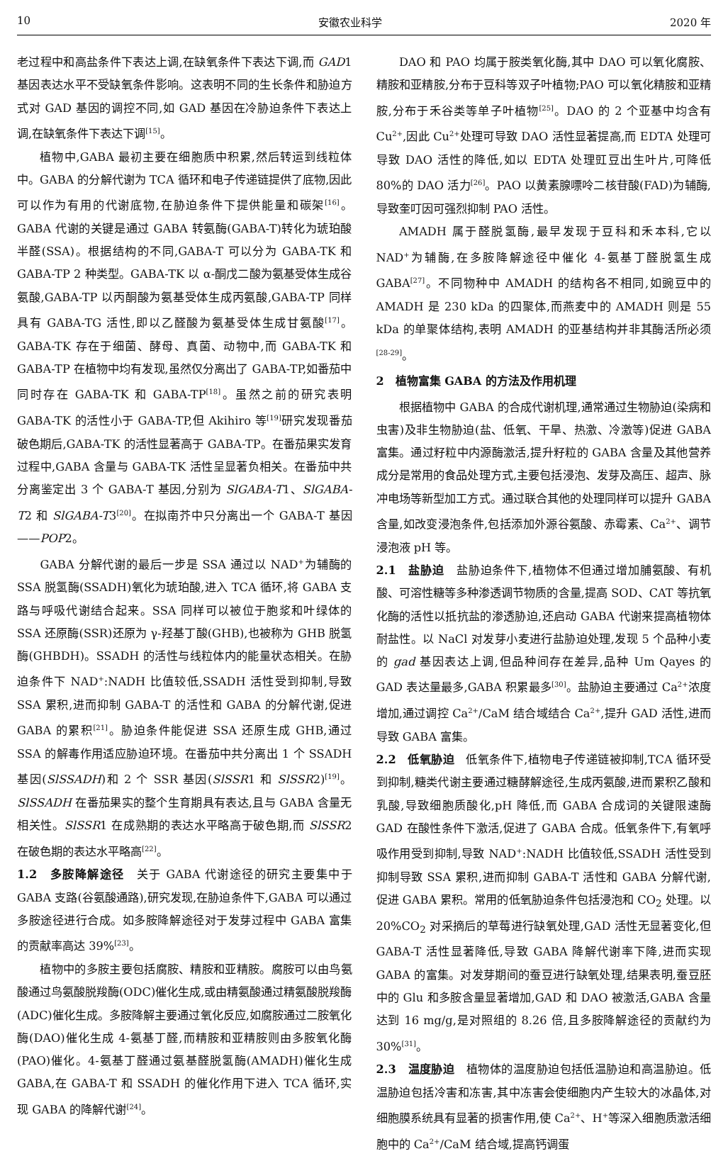10 安徽农业科学 2020 年
老过程中和高盐条件下表达上调,在缺氧条件下表达下调,而 GAD1 基因表达水平不受缺氧条件影响。这表明不同的生长条件和胁迫方式对 GAD 基因的调控不同,如 GAD 基因在冷胁迫条件下表达上调,在缺氧条件下表达下调<sup>[15]</sup>。
植物中,GABA 最初主要在细胞质中积累,然后转运到线粒体中。GABA 的分解代谢为 TCA 循环和电子传递链提供了底物,因此可以作为有用的代谢底物,在胁迫条件下提供能量和碳架<sup>[16]</sup>。GABA 代谢的关键是通过 GABA 转氨酶(GABA-T)转化为琥珀酸半醛(SSA)。根据结构的不同,GABA-T 可以分为 GABA-TK 和 GABA-TP 2 种类型。GABA-TK 以 α-酮戊二酸为氨基受体生成谷氨酸,GABA-TP 以丙酮酸为氨基受体生成丙氨酸,GABA-TP 同样具有 GABA-TG 活性,即以乙醛酸为氨基受体生成甘氨酸<sup>[17]</sup>。GABA-TK 存在于细菌、酵母、真菌、动物中,而 GABA-TK 和 GABA-TP 在植物中均有发现,虽然仅分离出了 GABA-TP,如番茄中同时存在 GABA-TK 和 GABA-TP<sup>[18]</sup>。虽然之前的研究表明 GABA-TK 的活性小于 GABA-TP,但 Akihiro 等<sup>[19]</sup>研究发现番茄破色期后,GABA-TK 的活性显著高于 GABA-TP。在番茄果实发育过程中,GABA 含量与 GABA-TK 活性呈显著负相关。在番茄中共分离鉴定出 3 个 GABA-T 基因,分别为 SlGABA-T1、SlGABA-T2 和 SlGABA-T3<sup>[20]</sup>。在拟南芥中只分离出一个 GABA-T 基因——POP2。
GABA 分解代谢的最后一步是 SSA 通过以 NAD<sup>+</sup>为辅酶的 SSA 脱氢酶(SSADH)氧化为琥珀酸,进入 TCA 循环,将 GABA 支路与呼吸代谢结合起来。SSA 同样可以被位于胞浆和叶绿体的 SSA 还原酶(SSR)还原为 γ-羟基丁酸(GHB),也被称为 GHB 脱氢酶(GHBDH)。SSADH 的活性与线粒体内的能量状态相关。在胁迫条件下 NAD<sup>+</sup>:NADH 比值较低,SSADH 活性受到抑制,导致 SSA 累积,进而抑制 GABA-T 的活性和 GABA 的分解代谢,促进 GABA 的累积<sup>[21]</sup>。胁迫条件能促进 SSA 还原生成 GHB,通过 SSA 的解毒作用适应胁迫环境。在番茄中共分离出 1 个 SSADH 基因(SlSSADH)和 2 个 SSR 基因(SlSSR1 和 SlSSR2)<sup>[19]</sup>。SlSSADH 在番茄果实的整个生育期具有表达,且与 GABA 含量无相关性。SlSSR1 在成熟期的表达水平略高于破色期,而 SlSSR2 在破色期的表达水平略高<sup>[22]</sup>。
1.2　多胺降解途径　关于 GABA 代谢途径的研究主要集中于 GABA 支路(谷氨酸通路),研究发现,在胁迫条件下,GABA 可以通过多胺途径进行合成。如多胺降解途径对于发芽过程中 GABA 富集的贡献率高达 39%<sup>[23]</sup>。
植物中的多胺主要包括腐胺、精胺和亚精胺。腐胺可以由鸟氨酸通过鸟氨酸脱羧酶(ODC)催化生成,或由精氨酸通过精氨酸脱羧酶(ADC)催化生成。多胺降解主要通过氧化反应,如腐胺通过二胺氧化酶(DAO)催化生成 4-氨基丁醛,而精胺和亚精胺则由多胺氧化酶(PAO)催化。4-氨基丁醛通过氨基醛脱氢酶(AMADH)催化生成 GABA,在 GABA-T 和 SSADH 的催化作用下进入 TCA 循环,实现 GABA 的降解代谢<sup>[24]</sup>。
DAO 和 PAO 均属于胺类氧化酶,其中 DAO 可以氧化腐胺、精胺和亚精胺,分布于豆科等双子叶植物;PAO 可以氧化精胺和亚精胺,分布于禾谷类等单子叶植物<sup>[25]</sup>。DAO 的 2 个亚基中均含有 Cu<sup>2+</sup>,因此 Cu<sup>2+</sup>处理可导致 DAO 活性显著提高,而 EDTA 处理可导致 DAO 活性的降低,如以 EDTA 处理豇豆出生叶片,可降低 80%的 DAO 活力<sup>[26]</sup>。PAO 以黄素腺嘌呤二核苷酸(FAD)为辅酶,导致奎叮因可强烈抑制 PAO 活性。
AMADH 属于醛脱氢酶,最早发现于豆科和禾本科,它以 NAD<sup>+</sup>为辅酶,在多胺降解途径中催化 4-氨基丁醛脱氢生成 GABA<sup>[27]</sup>。不同物种中 AMADH 的结构各不相同,如豌豆中的 AMADH 是 230 kDa 的四聚体,而燕麦中的 AMADH 则是 55 kDa 的单聚体结构,表明 AMADH 的亚基结构并非其酶活所必须<sup>[28-29]</sup>。
2　植物富集 GABA 的方法及作用机理
根据植物中 GABA 的合成代谢机理,通常通过生物胁迫(染病和虫害)及非生物胁迫(盐、低氧、干旱、热激、冷激等)促进 GABA 富集。通过籽粒中内源酶激活,提升籽粒的 GABA 含量及其他营养成分是常用的食品处理方式,主要包括浸泡、发芽及高压、超声、脉冲电场等新型加工方式。通过联合其他的处理同样可以提升 GABA 含量,如改变浸泡条件,包括添加外源谷氨酸、赤霉素、Ca<sup>2+</sup>、调节浸泡液 pH 等。
2.1　盐胁迫　盐胁迫条件下,植物体不但通过增加脯氨酸、有机酸、可溶性糖等多种渗透调节物质的含量,提高 SOD、CAT 等抗氧化酶的活性以抵抗盐的渗透胁迫,还启动 GABA 代谢来提高植物体耐盐性。以 NaCl 对发芽小麦进行盐胁迫处理,发现 5 个品种小麦的 gad 基因表达上调,但品种间存在差异,品种 Um Qayes 的 GAD 表达量最多,GABA 积累最多<sup>[30]</sup>。盐胁迫主要通过 Ca<sup>2+</sup>浓度增加,通过调控 Ca<sup>2+</sup>/CaM 结合域结合 Ca<sup>2+</sup>,提升 GAD 活性,进而导致 GABA 富集。
2.2　低氧胁迫　低氧条件下,植物电子传递链被抑制,TCA 循环受到抑制,糖类代谢主要通过糖酵解途径,生成丙氨酸,进而累积乙酸和乳酸,导致细胞质酸化,pH 降低,而 GABA 合成词的关键限速酶 GAD 在酸性条件下激活,促进了 GABA 合成。低氧条件下,有氧呼吸作用受到抑制,导致 NAD<sup>+</sup>:NADH 比值较低,SSADH 活性受到抑制导致 SSA 累积,进而抑制 GABA-T 活性和 GABA 分解代谢,促进 GABA 累积。常用的低氧胁迫条件包括浸泡和 CO<sub>2</sub> 处理。以 20%CO<sub>2</sub> 对采摘后的草莓进行缺氧处理,GAD 活性无显著变化,但 GABA-T 活性显著降低,导致 GABA 降解代谢率下降,进而实现 GABA 的富集。对发芽期间的蚕豆进行缺氧处理,结果表明,蚕豆胚中的 Glu 和多胺含量显著增加,GAD 和 DAO 被激活,GABA 含量达到 16 mg/g,是对照组的 8.26 倍,且多胺降解途径的贡献约为 30%<sup>[31]</sup>。
2.3　温度胁迫　植物体的温度胁迫包括低温胁迫和高温胁迫。低温胁迫包括冷害和冻害,其中冻害会使细胞内产生较大的冰晶体,对细胞膜系统具有显著的损害作用,使 Ca<sup>2+</sup>、H<sup>+</sup>等深入细胞质激活细胞中的 Ca<sup>2+</sup>/CaM 结合域,提高钙调蛋